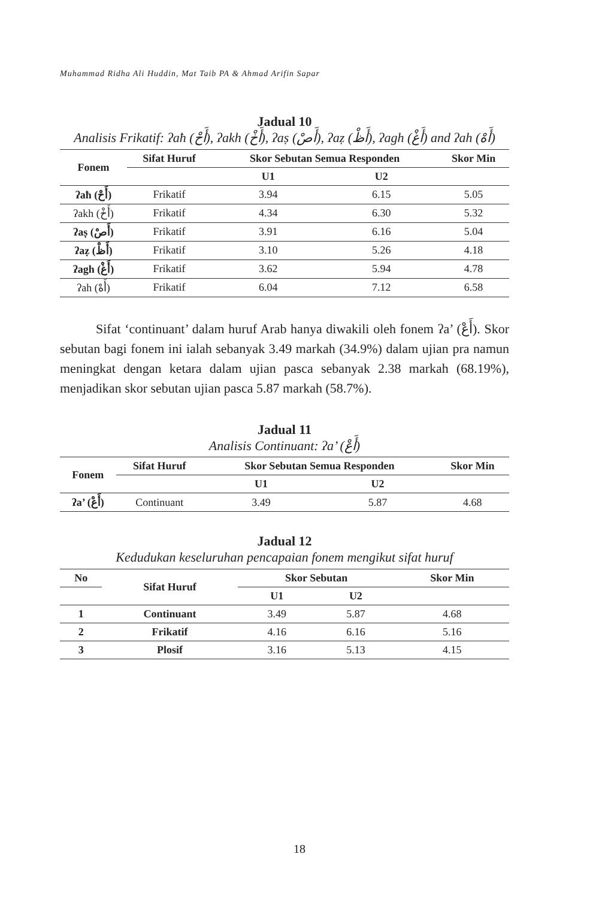Muhammad Ridha Ali Huddin, Mat Taib PA & Ahmad Arifin Sapar
Jadual 10
Analisis Frikatif: ʔaħ (أَحْ), ʔakh (أَخْ), ʔaṣ (أَصْ), ʔaẓ (أَظْ), ʔagh (أَغْ) and ʔah (أَهْ)
| Fonem | Sifat Huruf | Skor Sebutan Semua Responden | | Skor Min |
| --- | --- | --- | --- | --- |
| | | U1 | U2 | |
| ʔaħ (أَحْ) | Frikatif | 3.94 | 6.15 | 5.05 |
| ʔakh (أَخْ) | Frikatif | 4.34 | 6.30 | 5.32 |
| ʔaṣ (أَصْ) | Frikatif | 3.91 | 6.16 | 5.04 |
| ʔaẓ (أَظْ) | Frikatif | 3.10 | 5.26 | 4.18 |
| ʔagh (أَغْ) | Frikatif | 3.62 | 5.94 | 4.78 |
| ʔah (أَهْ) | Frikatif | 6.04 | 7.12 | 6.58 |
Sifat ‘continuant’ dalam huruf Arab hanya diwakili oleh fonem ʔa’ (أَعْ). Skor sebutan bagi fonem ini ialah sebanyak 3.49 markah (34.9%) dalam ujian pra namun meningkat dengan ketara dalam ujian pasca sebanyak 2.38 markah (68.19%), menjadikan skor sebutan ujian pasca 5.87 markah (58.7%).
Jadual 11
Analisis Continuant: ʔa’ (أَعْ)
| Fonem | Sifat Huruf | Skor Sebutan Semua Responden | | Skor Min |
| --- | --- | --- | --- | --- |
| | | U1 | U2 | |
| ʔa’ (أَعْ) | Continuant | 3.49 | 5.87 | 4.68 |
Jadual 12
Kedudukan keseluruhan pencapaian fonem mengikut sifat huruf
| No | Sifat Huruf | Skor Sebutan | | Skor Min |
| --- | --- | --- | --- | --- |
| | | U1 | U2 | |
| 1 | Continuant | 3.49 | 5.87 | 4.68 |
| 2 | Frikatif | 4.16 | 6.16 | 5.16 |
| 3 | Plosif | 3.16 | 5.13 | 4.15 |
18